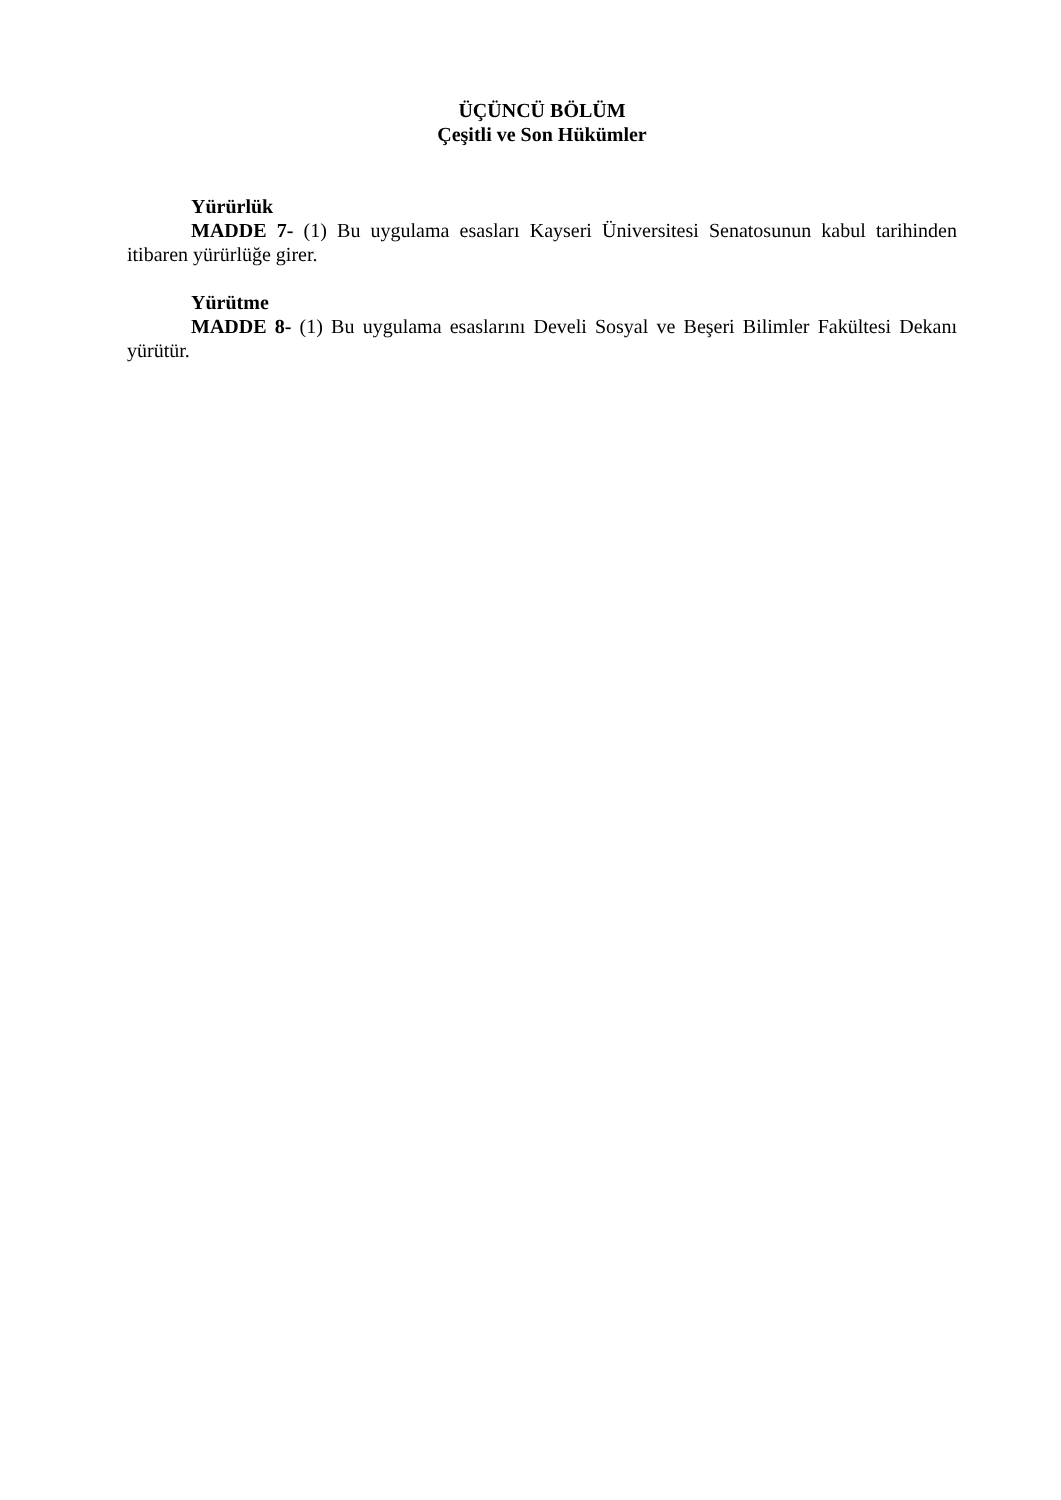ÜÇÜNCÜ BÖLÜM
Çeşitli ve Son Hükümler
Yürürlük
MADDE 7- (1) Bu uygulama esasları Kayseri Üniversitesi Senatosunun kabul tarihinden itibaren yürürlüğe girer.
Yürütme
MADDE 8- (1) Bu uygulama esaslarını Develi Sosyal ve Beşeri Bilimler Fakültesi Dekanı yürütür.